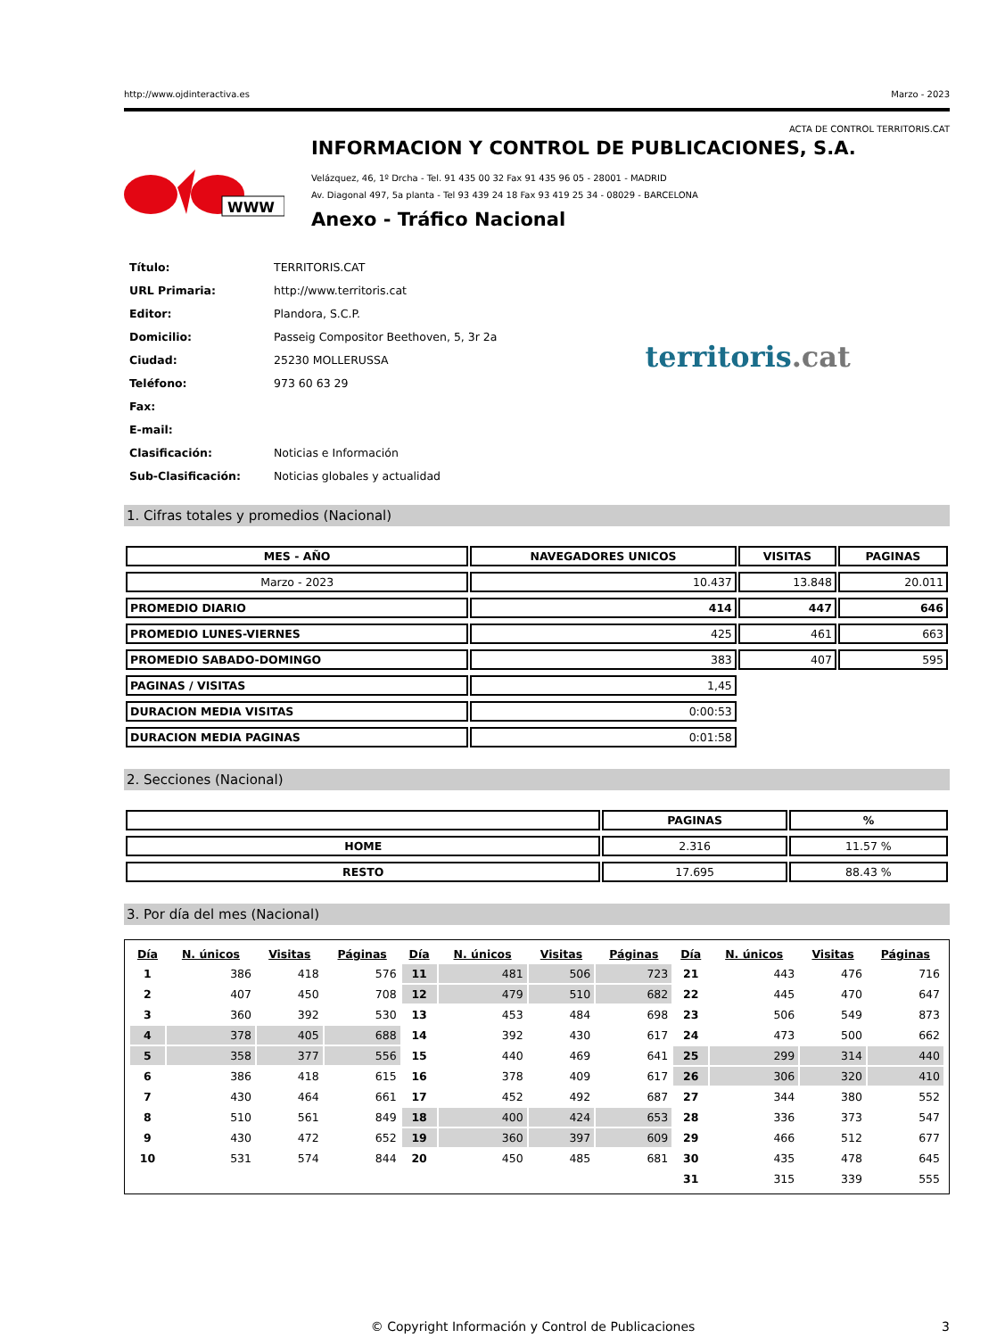http://www.ojdinteractiva.es Marzo - 2023
ACTA DE CONTROL TERRITORIS.CAT
WWW
INFORMACION Y CONTROL DE PUBLICACIONES, S.A.
Velázquez, 46, 1º Drcha - Tel. 91 435 00 32 Fax 91 435 96 05 - 28001 - MADRID
Av. Diagonal 497, 5a planta - Tel 93 439 24 18 Fax 93 419 25 34 - 08029 - BARCELONA
Anexo - Tráfico Nacional
| Título: | TERRITORIS.CAT |
| URL Primaria: | http://www.territoris.cat |
| Editor: | Plandora, S.C.P. |
| Domicilio: | Passeig Compositor Beethoven, 5, 3r 2a |
| Ciudad: | 25230 MOLLERUSSA |
| Teléfono: | 973 60 63 29 |
| Fax: | |
| E-mail: | |
| Clasificación: | Noticias e Información |
| Sub-Clasificación: | Noticias globales y actualidad |
territoris.cat
1. Cifras totales y promedios (Nacional)
| MES - AÑO | NAVEGADORES UNICOS | VISITAS | PAGINAS |
| --- | --- | --- | --- |
| Marzo - 2023 | 10.437 | 13.848 | 20.011 |
| PROMEDIO DIARIO | 414 | 447 | 646 |
| PROMEDIO LUNES-VIERNES | 425 | 461 | 663 |
| PROMEDIO SABADO-DOMINGO | 383 | 407 | 595 |
| PAGINAS / VISITAS | 1,45 | | |
| DURACION MEDIA VISITAS | 0:00:53 | | |
| DURACION MEDIA PAGINAS | 0:01:58 | | |
2. Secciones (Nacional)
| | PAGINAS | % |
| --- | --- | --- |
| HOME | 2.316 | 11.57 % |
| RESTO | 17.695 | 88.43 % |
3. Por día del mes (Nacional)
| Día | N. únicos | Visitas | Páginas | Día | N. únicos | Visitas | Páginas | Día | N. únicos | Visitas | Páginas |
| --- | --- | --- | --- | --- | --- | --- | --- | --- | --- | --- | --- |
| 1 | 386 | 418 | 576 | 11 | 481 | 506 | 723 | 21 | 443 | 476 | 716 |
| 2 | 407 | 450 | 708 | 12 | 479 | 510 | 682 | 22 | 445 | 470 | 647 |
| 3 | 360 | 392 | 530 | 13 | 453 | 484 | 698 | 23 | 506 | 549 | 873 |
| 4 | 378 | 405 | 688 | 14 | 392 | 430 | 617 | 24 | 473 | 500 | 662 |
| 5 | 358 | 377 | 556 | 15 | 440 | 469 | 641 | 25 | 299 | 314 | 440 |
| 6 | 386 | 418 | 615 | 16 | 378 | 409 | 617 | 26 | 306 | 320 | 410 |
| 7 | 430 | 464 | 661 | 17 | 452 | 492 | 687 | 27 | 344 | 380 | 552 |
| 8 | 510 | 561 | 849 | 18 | 400 | 424 | 653 | 28 | 336 | 373 | 547 |
| 9 | 430 | 472 | 652 | 19 | 360 | 397 | 609 | 29 | 466 | 512 | 677 |
| 10 | 531 | 574 | 844 | 20 | 450 | 485 | 681 | 30 | 435 | 478 | 645 |
| | | | | | | | | 31 | 315 | 339 | 555 |
© Copyright Información y Control de Publicaciones 3